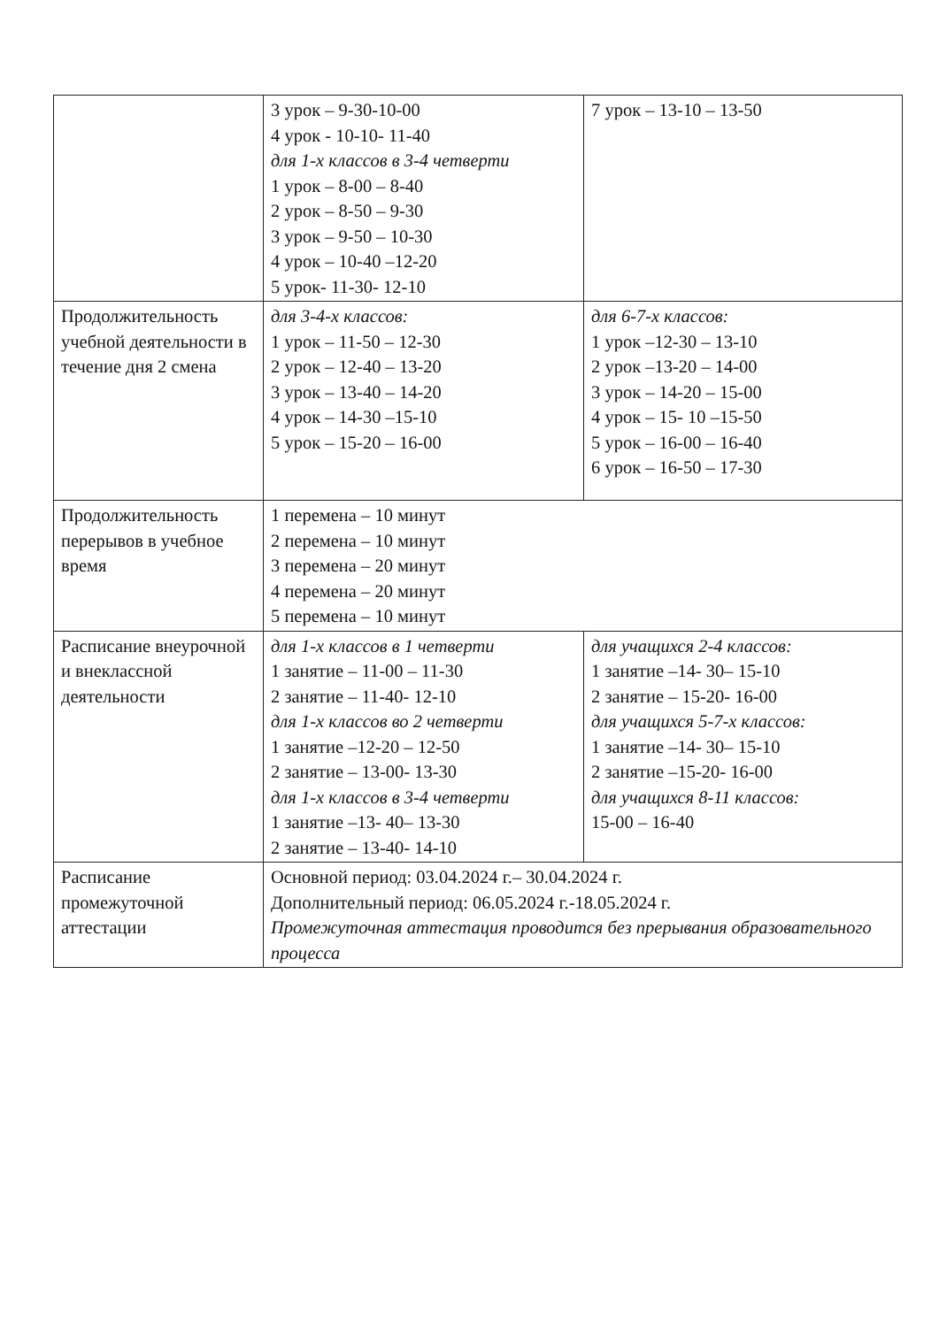| | 3 урок – 9-30-10-00 4 урок - 10-10- 11-40 для 1-х классов в 3-4 четверти 1 урок – 8-00 – 8-40 2 урок – 8-50 – 9-30 3 урок – 9-50 – 10-30 4 урок – 10-40 –12-20 5 урок- 11-30- 12-10 | 7 урок – 13-10 – 13-50 |
| Продолжительность учебной деятельности в течение дня 2 смена | для 3-4-х классов: 1 урок – 11-50 – 12-30 2 урок – 12-40 – 13-20 3 урок – 13-40 – 14-20 4 урок – 14-30 –15-10 5 урок – 15-20 – 16-00 | для 6-7-х классов: 1 урок –12-30 – 13-10 2 урок –13-20 – 14-00 3 урок – 14-20 – 15-00 4 урок – 15- 10 –15-50 5 урок – 16-00 – 16-40 6 урок – 16-50 – 17-30 |
| Продолжительность перерывов в учебное время | 1 перемена – 10 минут 2 перемена – 10 минут 3 перемена – 20 минут 4 перемена – 20 минут 5 перемена – 10 минут | |
| Расписание внеурочной и внеклассной деятельности | для 1-х классов в 1 четверти 1 занятие – 11-00 – 11-30 2 занятие – 11-40- 12-10 для 1-х классов во 2 четверти 1 занятие –12-20 – 12-50 2 занятие – 13-00- 13-30 для 1-х классов в 3-4 четверти 1 занятие –13- 40– 13-30 2 занятие – 13-40- 14-10 | для учащихся 2-4 классов: 1 занятие –14- 30– 15-10 2 занятие – 15-20- 16-00 для учащихся 5-7-х классов: 1 занятие –14- 30– 15-10 2 занятие –15-20- 16-00 для учащихся 8-11 классов: 15-00 – 16-40 |
| Расписание промежуточной аттестации | Основной период: 03.04.2024 г.– 30.04.2024 г. Дополнительный период: 06.05.2024 г.-18.05.2024 г. Промежуточная аттестация проводится без прерывания образовательного процесса | |